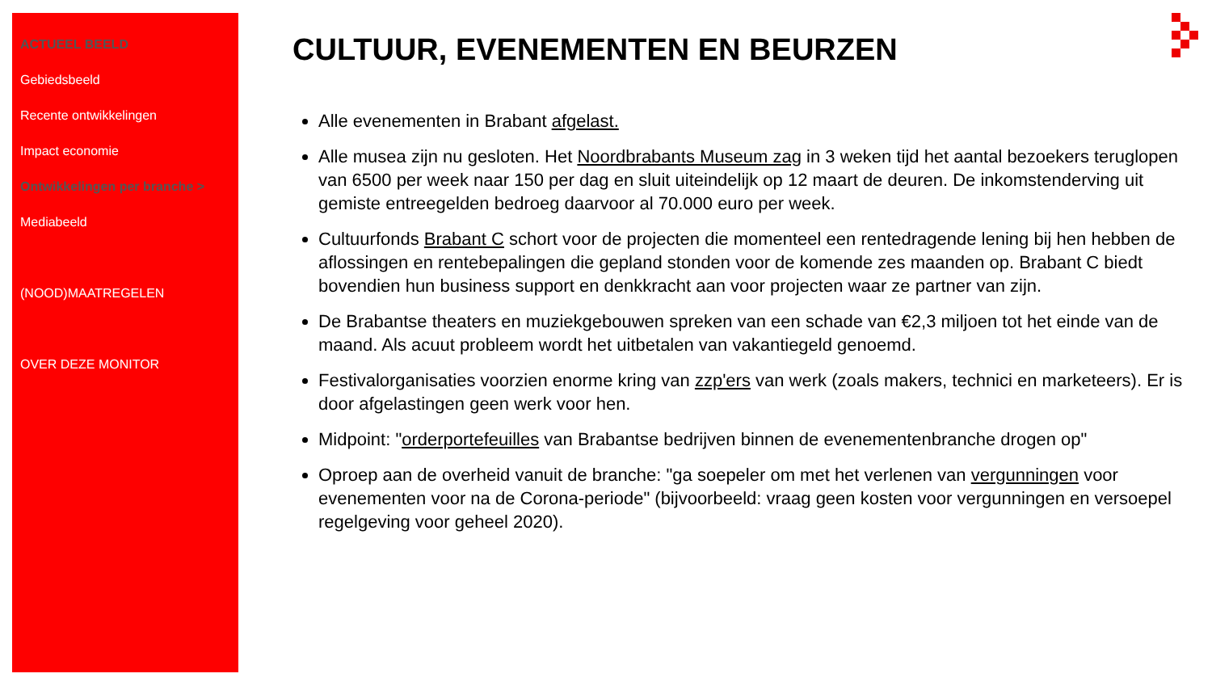ACTUEEL BEELD
Gebiedsbeeld
Recente ontwikkelingen
Impact economie
Ontwikkelingen per branche >
Mediabeeld
(NOOD)MAATREGELEN
OVER DEZE MONITOR
CULTUUR, EVENEMENTEN EN BEURZEN
Alle evenementen in Brabant afgelast.
Alle musea zijn nu gesloten. Het Noordbrabants Museum zag in 3 weken tijd het aantal bezoekers teruglopen van 6500 per week naar 150 per dag en sluit uiteindelijk op 12 maart de deuren. De inkomstenderving uit gemiste entreegelden bedroeg daarvoor al 70.000 euro per week.
Cultuurfonds Brabant C schort voor de projecten die momenteel een rentedragende lening bij hen hebben de aflossingen en rentebepalingen die gepland stonden voor de komende zes maanden op. Brabant C biedt bovendien hun business support en denkkracht aan voor projecten waar ze partner van zijn.
De Brabantse theaters en muziekgebouwen spreken van een schade van €2,3 miljoen tot het einde van de maand. Als acuut probleem wordt het uitbetalen van vakantiegeld genoemd.
Festivalorganisaties voorzien enorme kring van zzp'ers van werk (zoals makers, technici en marketeers). Er is door afgelastingen geen werk voor hen.
Midpoint: "orderportefeuilles van Brabantse bedrijven binnen de evenementenbranche drogen op"
Oproep aan de overheid vanuit de branche: "ga soepeler om met het verlenen van vergunningen voor evenementen voor na de Corona-periode" (bijvoorbeeld: vraag geen kosten voor vergunningen en versoepel regelgeving voor geheel 2020).